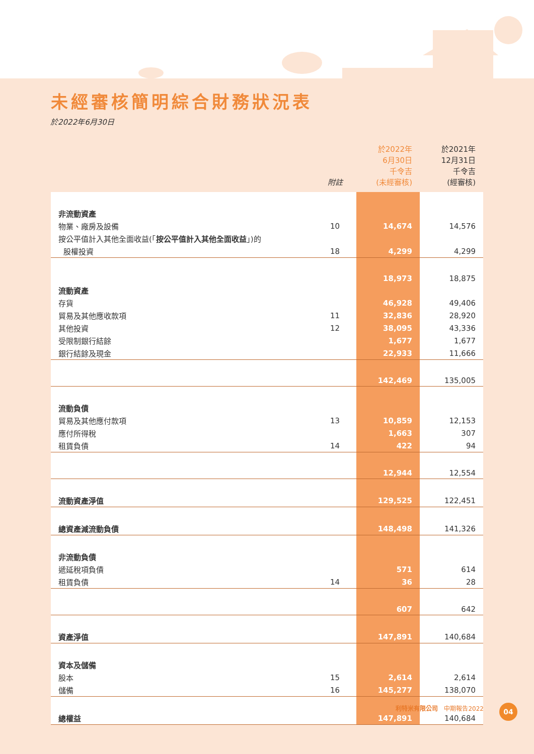未經審核簡明綜合財務狀況表
於2022年6月30日
| | 附註 | 於2022年 6月30日 千令吉 (未經審核) | 於2021年 12月31日 千令吉 (經審核) |
| --- | --- | --- | --- |
| 非流動資產 | | | |
| 物業、廠房及設備 | 10 | 14,674 | 14,576 |
| 按公平值計入其他全面收益(「 按公平值計入其他全面收益 」)的 | | | |
| 股權投資 | 18 | 4,299 | 4,299 |
| | | 18,973 | 18,875 |
| 流動資產 | | | |
| 存貨 | | 46,928 | 49,406 |
| 貿易及其他應收款項 | 11 | 32,836 | 28,920 |
| 其他投資 | 12 | 38,095 | 43,336 |
| 受限制銀行結餘 | | 1,677 | 1,677 |
| 銀行結餘及現金 | | 22,933 | 11,666 |
| | | 142,469 | 135,005 |
| 流動負債 | | | |
| 貿易及其他應付款項 | 13 | 10,859 | 12,153 |
| 應付所得稅 | | 1,663 | 307 |
| 租賃負債 | 14 | 422 | 94 |
| | | 12,944 | 12,554 |
| 流動資產淨值 | | 129,525 | 122,451 |
| 總資產減流動負債 | | 148,498 | 141,326 |
| 非流動負債 | | | |
| 遞延稅項負債 | | 571 | 614 |
| 租賃負債 | 14 | 36 | 28 |
| | | 607 | 642 |
| 資產淨值 | | 147,891 | 140,684 |
| 資本及儲備 | | | |
| 股本 | 15 | 2,614 | 2,614 |
| 儲備 | 16 | 145,277 | 138,070 |
| 總權益 | | 147,891 | 140,684 |
利特米有限公司 中期報告2022 04